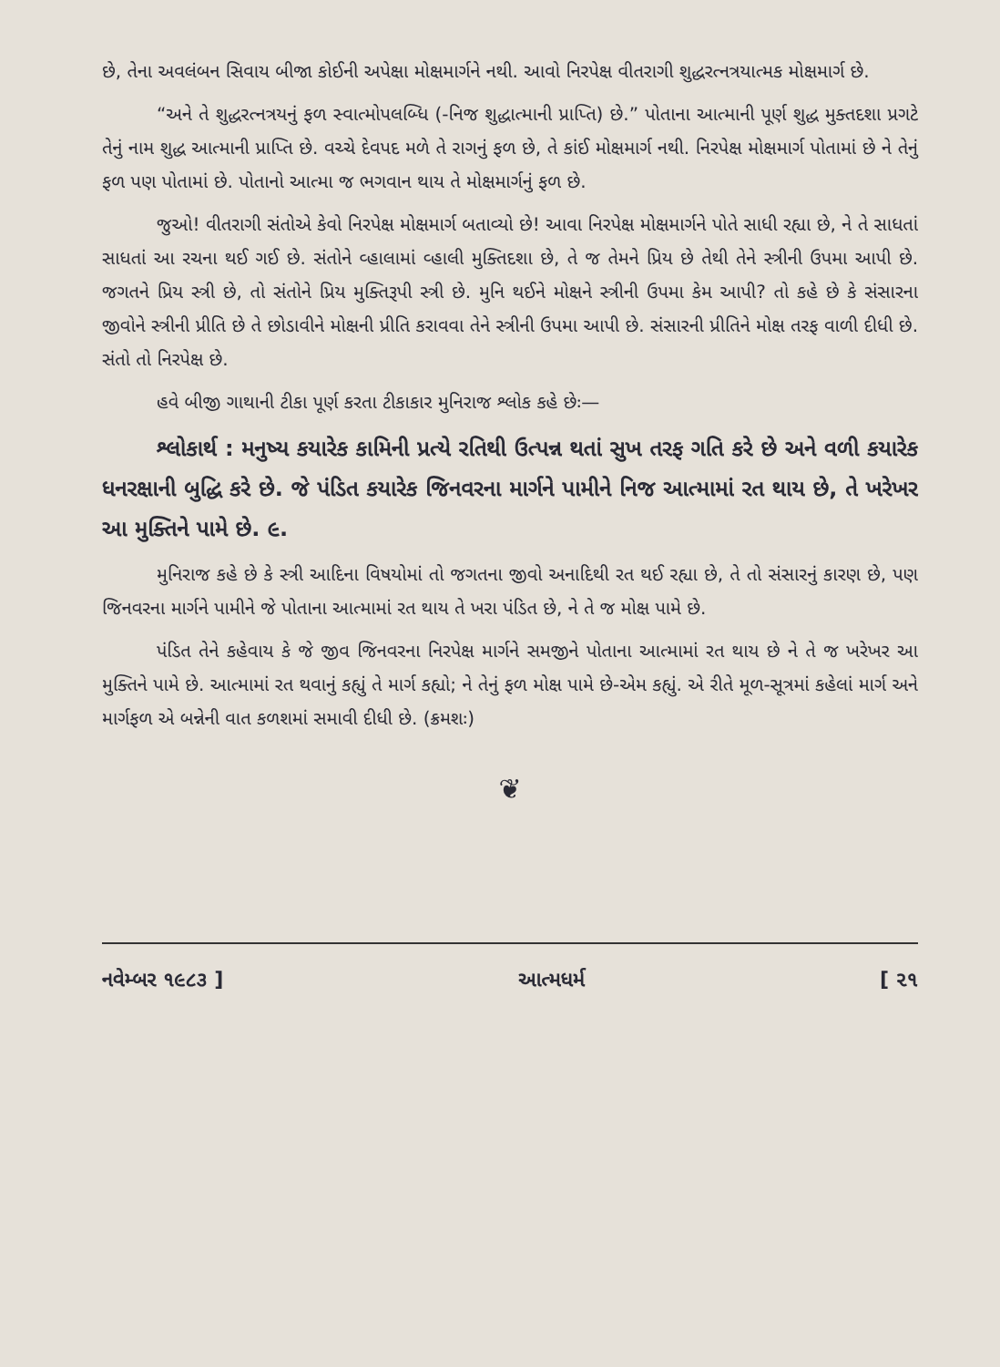છે, તેના અવલંબન સિવાય બીજા કોઈની અપેક્ષા મોક્ષમાર્ગને નથી. આવો નિરપેક્ષ વીતરાગી શુદ્ધરત્નત્રયાત્મક મોક્ષમાર્ગ છે.
“અને તે શુદ્ધરત્નત્રયનું ફળ સ્વાત્મોપલબ્ધિ (-નિજ શુદ્ધાત્માની પ્રાપ્તિ) છે.” પોતાના આત્માની પૂર્ણ શુદ્ધ મુક્તદશા પ્રગટે તેનું નામ શુદ્ધ આત્માની પ્રાપ્તિ છે. વચ્ચે દેવપદ મળે તે રાગનું ફળ છે, તે કાંઈ મોક્ષમાર્ગ નથી. નિરપેક્ષ મોક્ષમાર્ગ પોતામાં છે ને તેનું ફળ પણ પોતામાં છે. પોતાનો આત્મા જ ભગવાન થાય તે મોક્ષમાર્ગનું ફળ છે.
જુઓ! વીતરાગી સંતોએ કેવો નિરપેક્ષ મોક્ષમાર્ગ બતાવ્યો છે! આવા નિરપેક્ષ મોક્ષમાર્ગને પોતે સાધી રહ્યા છે, ને તે સાધતાં સાધતાં આ રચના થઈ ગઈ છે. સંતોને વ્હાલામાં વ્હાલી મુક્તિદશા છે, તે જ તેમને પ્રિય છે તેથી તેને સ્ત્રીની ઉપમા આપી છે. જગતને પ્રિય સ્ત્રી છે, તો સંતોને પ્રિય મુક્તિરૂપી સ્ત્રી છે. મુનિ થઈને મોક્ષને સ્ત્રીની ઉપમા કેમ આપી? તો કહે છે કે સંસારના જીવોને સ્ત્રીની પ્રીતિ છે તે છોડાવીને મોક્ષની પ્રીતિ કરાવવા તેને સ્ત્રીની ઉપમા આપી છે. સંસારની પ્રીતિને મોક્ષ તરફ વાળી દીધી છે. સંતો તો નિરપેક્ષ છે.
હવે બીજી ગાથાની ટીકા પૂર્ણ કરતા ટીકાકાર મુનિરાજ શ્લોક કહે છેઃ—
શ્લોકાર્થ : મનુષ્ય કયારેક કામિની પ્રત્યે રતિથી ઉત્પન્ન થતાં સુખ તરફ ગતિ કરે છે અને વળી કયારેક ધનરક્ષાની બુદ્ધિ કરે છે. જે પંડિત કયારેક જિનવરના માર્ગને પામીને નિજ આત્મામાં રત થાય છે, તે ખરેખર આ મુક્તિને પામે છે. ૯.
મુનિરાજ કહે છે કે સ્ત્રી આદિના વિષયોમાં તો જગતના જીવો અનાદિથી રત થઈ રહ્યા છે, તે તો સંસારનું કારણ છે, પણ જિનવરના માર્ગને પામીને જે પોતાના આત્મામાં રત થાય તે ખરા પંડિત છે, ને તે જ મોક્ષ પામે છે.
પંડિત તેને કહેવાય કે જે જીવ જિનવરના નિરપેક્ષ માર્ગને સમજીને પોતાના આત્મામાં રત થાય છે ને તે જ ખરેખર આ મુક્તિને પામે છે. આત્મામાં રત થવાનું કહ્યું તે માર્ગ કહ્યો; ને તેનું ફળ મોક્ષ પામે છે-એમ કહ્યું. એ રીતે મૂળ-સૂત્રમાં કહેલાં માર્ગ અને માર્ગફળ એ બન્નેની વાત કળશમાં સમાવી દીધી છે. (ક્રમશઃ)
❦
નવેમ્બર ૧૯૮૩ ] આત્મધર્મ [ ૨૧